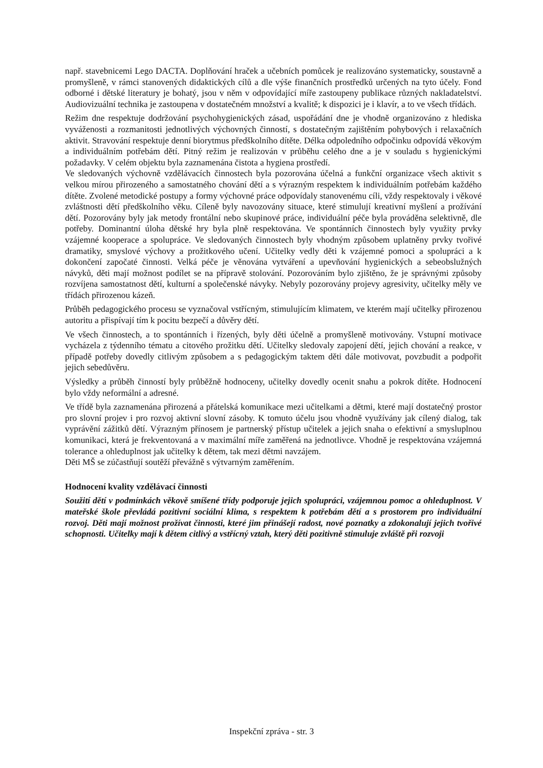např. stavebnicemi Lego DACTA. Doplňování hraček a učebních pomůcek je realizováno systematicky, soustavně a promyšleně, v rámci stanovených didaktických cílů a dle výše finančních prostředků určených na tyto účely. Fond odborné i dětské literatury je bohatý, jsou v něm v odpovídající míře zastoupeny publikace různých nakladatelství. Audiovizuální technika je zastoupena v dostatečném množství a kvalitě; k dispozici je i klavír, a to ve všech třídách.
Režim dne respektuje dodržování psychohygienických zásad, uspořádání dne je vhodně organizováno z hlediska vyváženosti a rozmanitosti jednotlivých výchovných činností, s dostatečným zajištěním pohybových i relaxačních aktivit. Stravování respektuje denní biorytmus předškolního dítěte. Délka odpoledního odpočinku odpovídá věkovým a individuálním potřebám dětí. Pitný režim je realizován v průběhu celého dne a je v souladu s hygienickými požadavky. V celém objektu byla zaznamenána čistota a hygiena prostředí.
Ve sledovaných výchovně vzdělávacích činnostech byla pozorována účelná a funkční organizace všech aktivit s velkou mírou přirozeného a samostatného chování dětí a s výrazným respektem k individuálním potřebám každého dítěte. Zvolené metodické postupy a formy výchovné práce odpovídaly stanovenému cíli, vždy respektovaly i věkové zvláštnosti dětí předškolního věku. Cíleně byly navozovány situace, které stimulují kreativní myšlení a prožívání dětí. Pozorovány byly jak metody frontální nebo skupinové práce, individuální péče byla prováděna selektivně, dle potřeby. Dominantní úloha dětské hry byla plně respektována. Ve spontánních činnostech byly využity prvky vzájemné kooperace a spolupráce. Ve sledovaných činnostech byly vhodným způsobem uplatněny prvky tvořivé dramatiky, smyslové výchovy a prožitkového učení. Učitelky vedly děti k vzájemné pomoci a spolupráci a k dokončení započaté činnosti. Velká péče je věnována vytváření a upevňování hygienických a sebeobslužných návyků, děti mají možnost podílet se na přípravě stolování. Pozorováním bylo zjištěno, že je správnými způsoby rozvíjena samostatnost dětí, kulturní a společenské návyky. Nebyly pozorovány projevy agresivity, učitelky měly ve třídách přirozenou kázeň.
Průběh pedagogického procesu se vyznačoval vstřícným, stimulujícím klimatem, ve kterém mají učitelky přirozenou autoritu a přispívají tím k pocitu bezpečí a důvěry dětí.
Ve všech činnostech, a to spontánních i řízených, byly děti účelně a promyšleně motivovány. Vstupní motivace vycházela z týdenního tématu a citového prožitku dětí. Učitelky sledovaly zapojení dětí, jejich chování a reakce, v případě potřeby dovedly citlivým způsobem a s pedagogickým taktem děti dále motivovat, povzbudit a podpořit jejich sebedůvěru.
Výsledky a průběh činností byly průběžně hodnoceny, učitelky dovedly ocenit snahu a pokrok dítěte. Hodnocení bylo vždy neformální a adresné.
Ve třídě byla zaznamenána přirozená a přátelská komunikace mezi učitelkami a dětmi, které mají dostatečný prostor pro slovní projev i pro rozvoj aktivní slovní zásoby. K tomuto účelu jsou vhodně využívány jak cílený dialog, tak vyprávění zážitků dětí. Výrazným přínosem je partnerský přístup učitelek a jejich snaha o efektivní a smysluplnou komunikaci, která je frekventovaná a v maximální míře zaměřená na jednotlivce. Vhodně je respektována vzájemná tolerance a ohleduplnost jak učitelky k dětem, tak mezi dětmi navzájem.
Děti MŠ se zúčastňují soutěží převážně s výtvarným zaměřením.
Hodnocení kvality vzdělávací činnosti
Soužití dětí v podmínkách věkově smíšené třídy podporuje jejich spolupráci, vzájemnou pomoc a ohleduplnost. V mateřské škole převládá pozitivní sociální klima, s respektem k potřebám dětí a s prostorem pro individuální rozvoj. Děti mají možnost prožívat činnosti, které jim přinášejí radost, nové poznatky a zdokonalují jejich tvořivé schopnosti. Učitelky mají k dětem citlivý a vstřícný vztah, který děti pozitivně stimuluje zvláště při rozvoji
Inspekční zpráva - str. 3